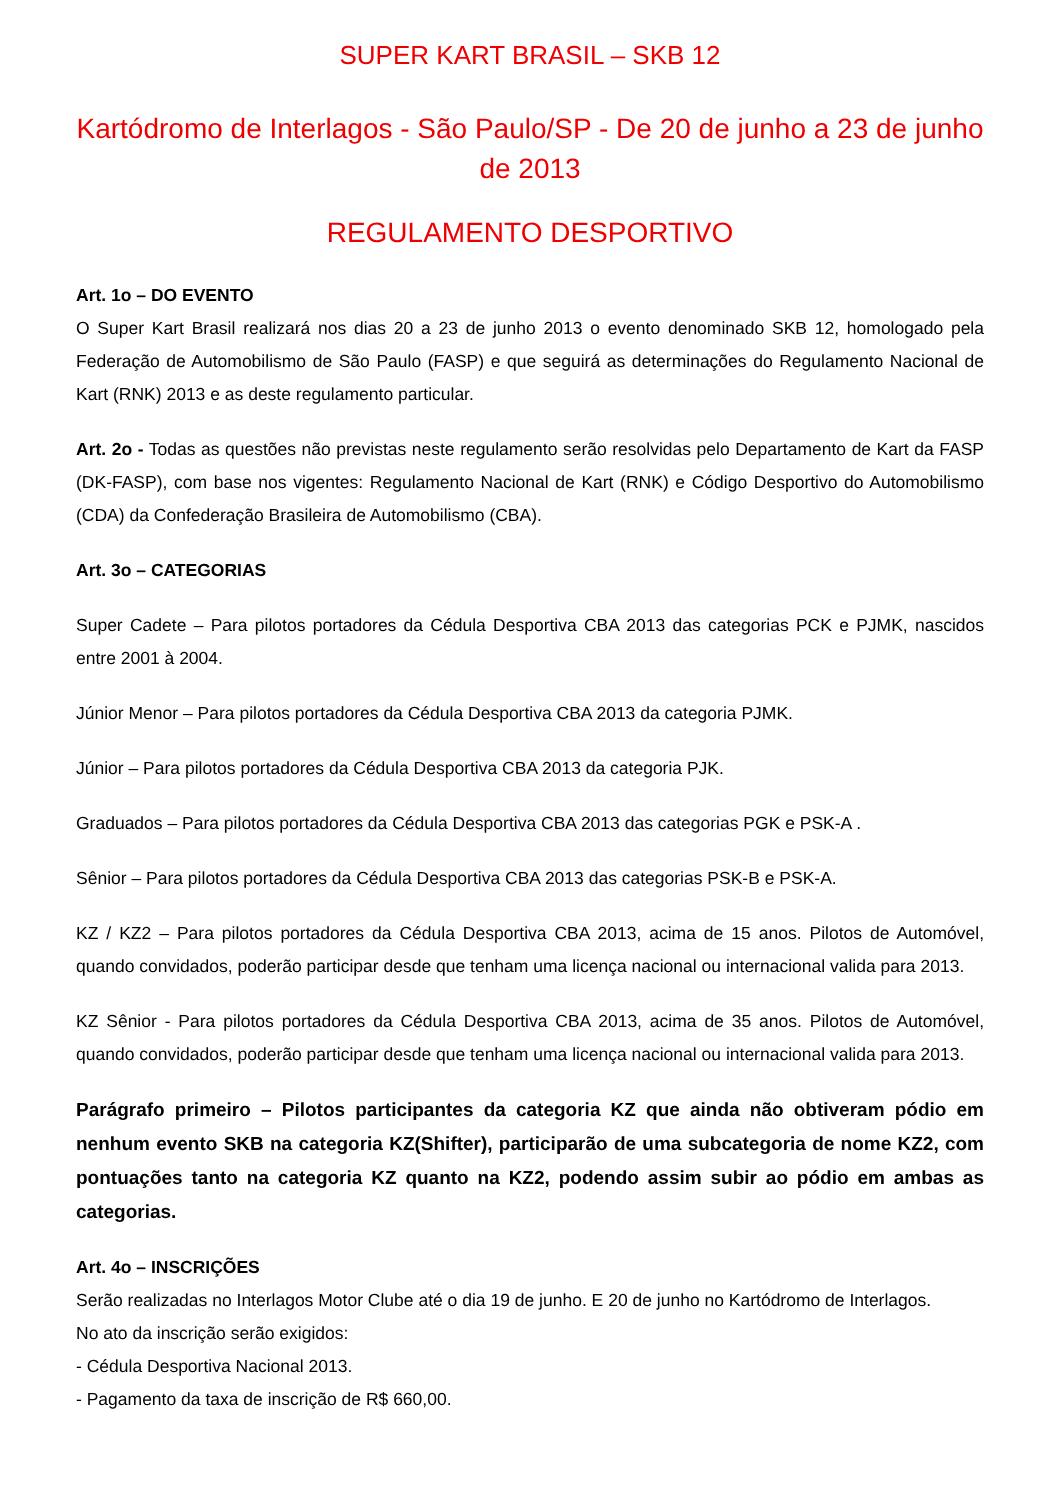SUPER KART BRASIL – SKB 12
Kartódromo de Interlagos - São Paulo/SP - De 20 de junho a 23 de junho de 2013
REGULAMENTO DESPORTIVO
Art. 1o – DO EVENTO
O Super Kart Brasil realizará nos dias 20 a 23 de junho 2013 o evento denominado SKB 12, homologado pela Federação de Automobilismo de São Paulo (FASP) e que seguirá as determinações do Regulamento Nacional de Kart (RNK) 2013 e as deste regulamento particular.
Art. 2o - Todas as questões não previstas neste regulamento serão resolvidas pelo Departamento de Kart da FASP (DK-FASP), com base nos vigentes: Regulamento Nacional de Kart (RNK) e Código Desportivo do Automobilismo (CDA) da Confederação Brasileira de Automobilismo (CBA).
Art. 3o – CATEGORIAS
Super Cadete – Para pilotos portadores da Cédula Desportiva CBA 2013 das categorias PCK e PJMK, nascidos entre 2001 à 2004.
Júnior Menor – Para pilotos portadores da Cédula Desportiva CBA 2013 da categoria PJMK.
Júnior – Para pilotos portadores da Cédula Desportiva CBA 2013 da categoria PJK.
Graduados – Para pilotos portadores da Cédula Desportiva CBA 2013 das categorias PGK e PSK-A .
Sênior – Para pilotos portadores da Cédula Desportiva CBA 2013 das categorias PSK-B e PSK-A.
KZ / KZ2 – Para pilotos portadores da Cédula Desportiva CBA 2013, acima de 15 anos. Pilotos de Automóvel, quando convidados, poderão participar desde que tenham uma licença nacional ou internacional valida para 2013.
KZ Sênior - Para pilotos portadores da Cédula Desportiva CBA 2013, acima de 35 anos. Pilotos de Automóvel, quando convidados, poderão participar desde que tenham uma licença nacional ou internacional valida para 2013.
Parágrafo primeiro – Pilotos participantes da categoria KZ que ainda não obtiveram pódio em nenhum evento SKB na categoria KZ(Shifter), participarão de uma subcategoria de nome KZ2, com pontuações tanto na categoria KZ quanto na KZ2, podendo assim subir ao pódio em ambas as categorias.
Art. 4o – INSCRIÇÕES
Serão realizadas no Interlagos Motor Clube até o dia 19 de junho. E 20 de junho no Kartódromo de Interlagos.
No ato da inscrição serão exigidos:
- Cédula Desportiva Nacional 2013.
- Pagamento da taxa de inscrição de R$ 660,00.